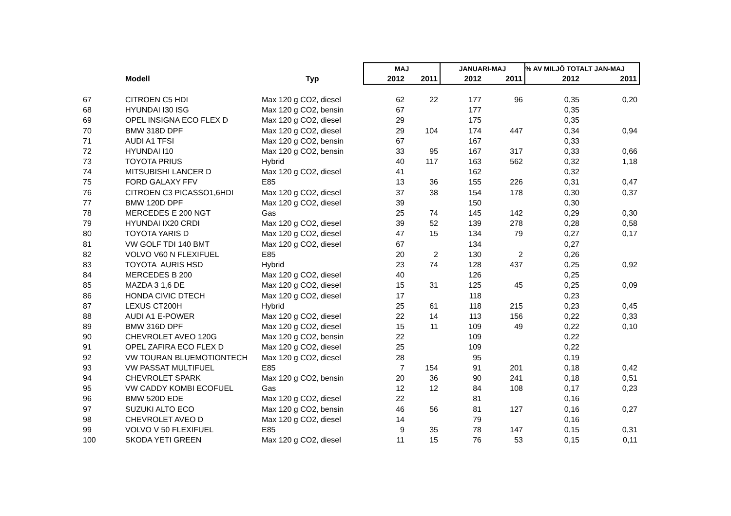| | | | MAJ | | JANUARI-MAJ | | % AV MILJÖ TOTALT JAN-MAJ | |
| --- | --- | --- | --- | --- | --- | --- | --- | --- |
| | Modell | Typ | 2012 | 2011 | 2012 | 2011 | 2012 | 2011 |
| 67 | CITROEN C5 HDI | Max 120 g CO2, diesel | 62 | 22 | 177 | 96 | 0,35 | 0,20 |
| 68 | HYUNDAI I30 ISG | Max 120 g CO2, bensin | 67 | | 177 | | 0,35 | |
| 69 | OPEL INSIGNA ECO FLEX D | Max 120 g CO2, diesel | 29 | | 175 | | 0,35 | |
| 70 | BMW 318D DPF | Max 120 g CO2, diesel | 29 | 104 | 174 | 447 | 0,34 | 0,94 |
| 71 | AUDI A1 TFSI | Max 120 g CO2, bensin | 67 | | 167 | | 0,33 | |
| 72 | HYUNDAI I10 | Max 120 g CO2, bensin | 33 | 95 | 167 | 317 | 0,33 | 0,66 |
| 73 | TOYOTA PRIUS | Hybrid | 40 | 117 | 163 | 562 | 0,32 | 1,18 |
| 74 | MITSUBISHI LANCER D | Max 120 g CO2, diesel | 41 | | 162 | | 0,32 | |
| 75 | FORD GALAXY FFV | E85 | 13 | 36 | 155 | 226 | 0,31 | 0,47 |
| 76 | CITROEN C3 PICASSO1,6HDI | Max 120 g CO2, diesel | 37 | 38 | 154 | 178 | 0,30 | 0,37 |
| 77 | BMW 120D DPF | Max 120 g CO2, diesel | 39 | | 150 | | 0,30 | |
| 78 | MERCEDES E 200 NGT | Gas | 25 | 74 | 145 | 142 | 0,29 | 0,30 |
| 79 | HYUNDAI IX20 CRDI | Max 120 g CO2, diesel | 39 | 52 | 139 | 278 | 0,28 | 0,58 |
| 80 | TOYOTA YARIS D | Max 120 g CO2, diesel | 47 | 15 | 134 | 79 | 0,27 | 0,17 |
| 81 | VW GOLF TDI 140 BMT | Max 120 g CO2, diesel | 67 | | 134 | | 0,27 | |
| 82 | VOLVO V60 N FLEXIFUEL | E85 | 20 | 2 | 130 | 2 | 0,26 | |
| 83 | TOYOTA AURIS HSD | Hybrid | 23 | 74 | 128 | 437 | 0,25 | 0,92 |
| 84 | MERCEDES B 200 | Max 120 g CO2, diesel | 40 | | 126 | | 0,25 | |
| 85 | MAZDA 3 1,6 DE | Max 120 g CO2, diesel | 15 | 31 | 125 | 45 | 0,25 | 0,09 |
| 86 | HONDA CIVIC DTECH | Max 120 g CO2, diesel | 17 | | 118 | | 0,23 | |
| 87 | LEXUS CT200H | Hybrid | 25 | 61 | 118 | 215 | 0,23 | 0,45 |
| 88 | AUDI A1 E-POWER | Max 120 g CO2, diesel | 22 | 14 | 113 | 156 | 0,22 | 0,33 |
| 89 | BMW 316D DPF | Max 120 g CO2, diesel | 15 | 11 | 109 | 49 | 0,22 | 0,10 |
| 90 | CHEVROLET AVEO 120G | Max 120 g CO2, bensin | 22 | | 109 | | 0,22 | |
| 91 | OPEL ZAFIRA ECO FLEX D | Max 120 g CO2, diesel | 25 | | 109 | | 0,22 | |
| 92 | VW TOURAN BLUEMOTIONTECH | Max 120 g CO2, diesel | 28 | | 95 | | 0,19 | |
| 93 | VW PASSAT MULTIFUEL | E85 | 7 | 154 | 91 | 201 | 0,18 | 0,42 |
| 94 | CHEVROLET SPARK | Max 120 g CO2, bensin | 20 | 36 | 90 | 241 | 0,18 | 0,51 |
| 95 | VW CADDY KOMBI ECOFUEL | Gas | 12 | 12 | 84 | 108 | 0,17 | 0,23 |
| 96 | BMW 520D EDE | Max 120 g CO2, diesel | 22 | | 81 | | 0,16 | |
| 97 | SUZUKI ALTO ECO | Max 120 g CO2, bensin | 46 | 56 | 81 | 127 | 0,16 | 0,27 |
| 98 | CHEVROLET AVEO D | Max 120 g CO2, diesel | 14 | | 79 | | 0,16 | |
| 99 | VOLVO V 50 FLEXIFUEL | E85 | 9 | 35 | 78 | 147 | 0,15 | 0,31 |
| 100 | SKODA YETI GREEN | Max 120 g CO2, diesel | 11 | 15 | 76 | 53 | 0,15 | 0,11 |